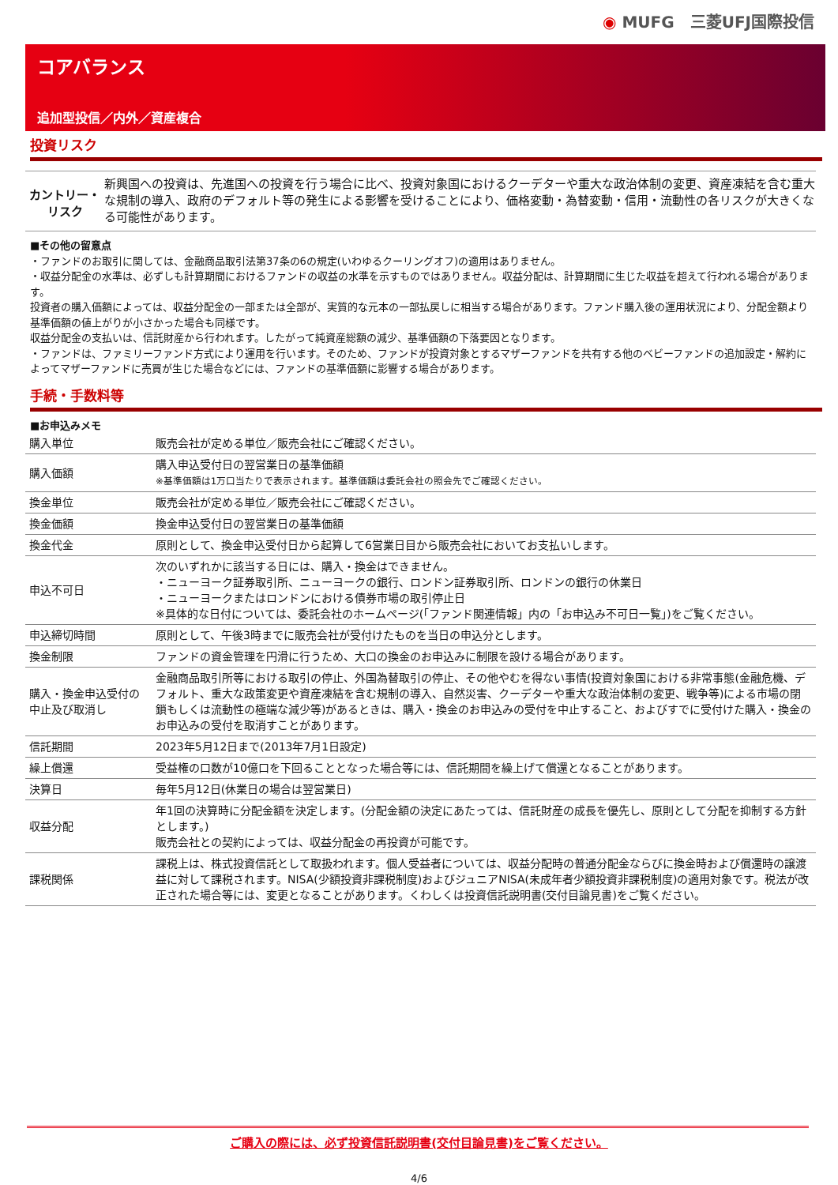◉ MUFG　三菱UFJ国際投信
コアバランス
追加型投信／内外／資産複合
投資リスク
カントリー・
リスク
新興国への投資は、先進国への投資を行う場合に比べ、投資対象国におけるクーデターや重大な政治体制の変更、資産凍結を含む重大な規制の導入、政府のデフォルト等の発生による影響を受けることにより、価格変動・為替変動・信用・流動性の各リスクが大きくなる可能性があります。
■その他の留意点
・ファンドのお取引に関しては、金融商品取引法第37条の6の規定(いわゆるクーリングオフ)の適用はありません。
・収益分配金の水準は、必ずしも計算期間におけるファンドの収益の水準を示すものではありません。収益分配は、計算期間に生じた収益を超えて行われる場合があります。
投資者の購入価額によっては、収益分配金の一部または全部が、実質的な元本の一部払戻しに相当する場合があります。ファンド購入後の運用状況により、分配金額より基準価額の値上がりが小さかった場合も同様です。
収益分配金の支払いは、信託財産から行われます。したがって純資産総額の減少、基準価額の下落要因となります。
・ファンドは、ファミリーファンド方式により運用を行います。そのため、ファンドが投資対象とするマザーファンドを共有する他のベビーファンドの追加設定・解約によってマザーファンドに売買が生じた場合などには、ファンドの基準価額に影響する場合があります。
手続・手数料等
■お申込みメモ
| 購入単位 | 販売会社が定める単位／販売会社にご確認ください。 |
| 購入価額 | 購入申込受付日の翌営業日の基準価額 ※基準価額は1万口当たりで表示されます。基準価額は委託会社の照会先でご確認ください。 |
| 換金単位 | 販売会社が定める単位／販売会社にご確認ください。 |
| 換金価額 | 換金申込受付日の翌営業日の基準価額 |
| 換金代金 | 原則として、換金申込受付日から起算して6営業日目から販売会社においてお支払いします。 |
| 申込不可日 | 次のいずれかに該当する日には、購入・換金はできません。 ・ニューヨーク証券取引所、ニューヨークの銀行、ロンドン証券取引所、ロンドンの銀行の休業日 ・ニューヨークまたはロンドンにおける債券市場の取引停止日 ※具体的な日付については、委託会社のホームページ(「ファンド関連情報」内の「お申込み不可日一覧」)をご覧ください。 |
| 申込締切時間 | 原則として、午後3時までに販売会社が受付けたものを当日の申込分とします。 |
| 換金制限 | ファンドの資金管理を円滑に行うため、大口の換金のお申込みに制限を設ける場合があります。 |
| 購入・換金申込受付の中止及び取消し | 金融商品取引所等における取引の停止、外国為替取引の停止、その他やむを得ない事情(投資対象国における非常事態(金融危機、デフォルト、重大な政策変更や資産凍結を含む規制の導入、自然災害、クーデターや重大な政治体制の変更、戦争等)による市場の閉鎖もしくは流動性の極端な減少等)があるときは、購入・換金のお申込みの受付を中止すること、およびすでに受付けた購入・換金のお申込みの受付を取消すことがあります。 |
| 信託期間 | 2023年5月12日まで(2013年7月1日設定) |
| 繰上償還 | 受益権の口数が10億口を下回ることとなった場合等には、信託期間を繰上げて償還となることがあります。 |
| 決算日 | 毎年5月12日(休業日の場合は翌営業日) |
| 収益分配 | 年1回の決算時に分配金額を決定します。(分配金額の決定にあたっては、信託財産の成長を優先し、原則として分配を抑制する方針とします。) 販売会社との契約によっては、収益分配金の再投資が可能です。 |
| 課税関係 | 課税上は、株式投資信託として取扱われます。個人受益者については、収益分配時の普通分配金ならびに換金時および償還時の譲渡益に対して課税されます。NISA(少額投資非課税制度)およびジュニアNISA(未成年者少額投資非課税制度)の適用対象です。税法が改正された場合等には、変更となることがあります。くわしくは投資信託説明書(交付目論見書)をご覧ください。 |
ご購入の際には、必ず投資信託説明書(交付目論見書)をご覧ください。
4/6